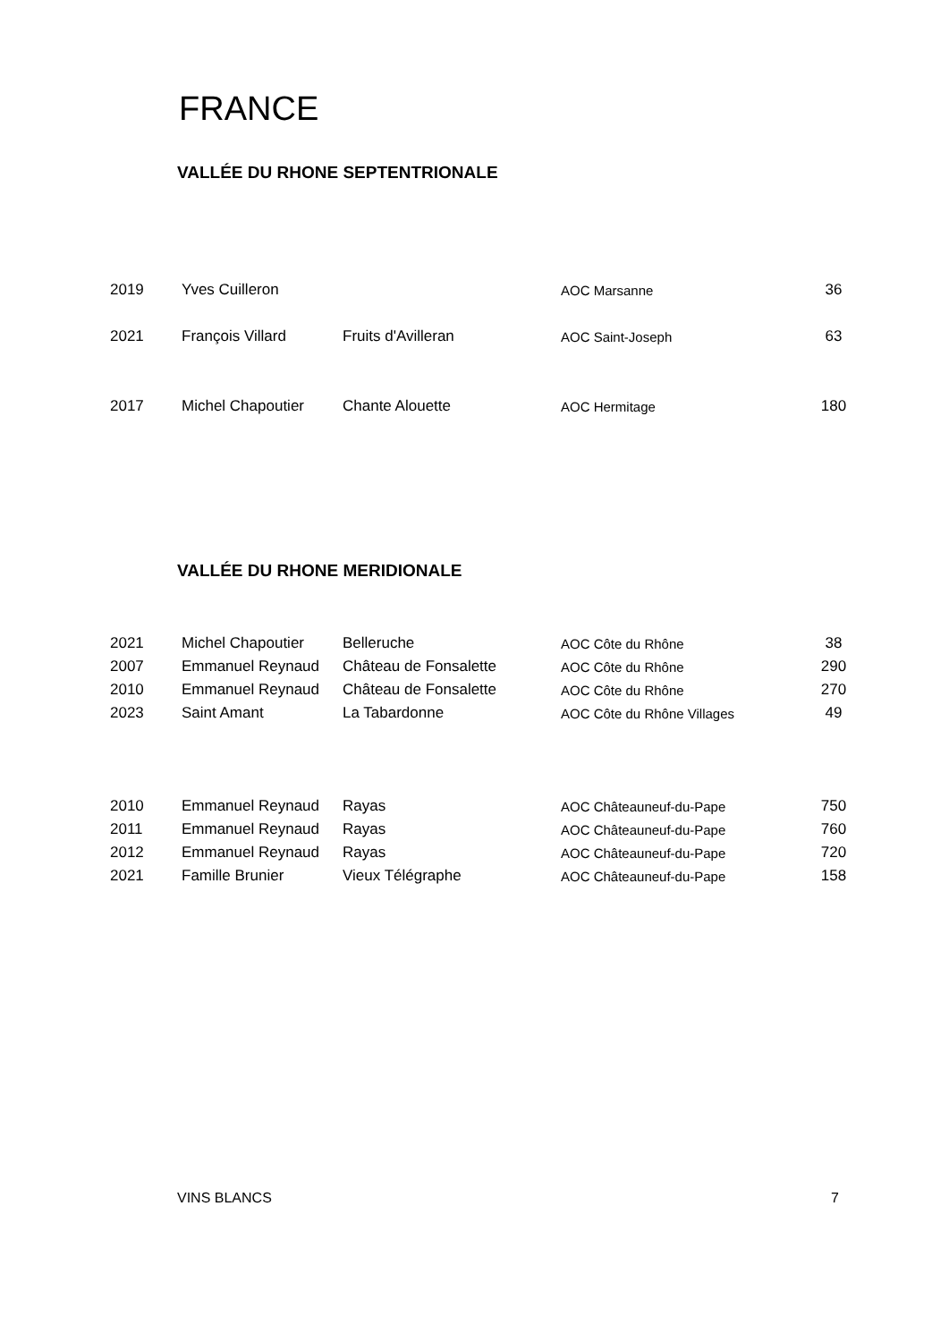FRANCE
VALLÉE DU RHONE SEPTENTRIONALE
| 2019 | Yves Cuilleron | | AOC Marsanne | 36 |
| 2021 | François Villard | Fruits d'Avilleran | AOC Saint-Joseph | 63 |
| 2017 | Michel Chapoutier | Chante Alouette | AOC Hermitage | 180 |
VALLÉE DU RHONE MERIDIONALE
| 2021 | Michel Chapoutier | Belleruche | AOC Côte du Rhône | 38 |
| 2007 | Emmanuel Reynaud | Château de Fonsalette | AOC Côte du Rhône | 290 |
| 2010 | Emmanuel Reynaud | Château de Fonsalette | AOC Côte du Rhône | 270 |
| 2023 | Saint Amant | La Tabardonne | AOC Côte du Rhône Villages | 49 |
| 2010 | Emmanuel Reynaud | Rayas | AOC Châteauneuf-du-Pape | 750 |
| 2011 | Emmanuel Reynaud | Rayas | AOC Châteauneuf-du-Pape | 760 |
| 2012 | Emmanuel Reynaud | Rayas | AOC Châteauneuf-du-Pape | 720 |
| 2021 | Famille Brunier | Vieux Télégraphe | AOC Châteauneuf-du-Pape | 158 |
VINS BLANCS 7